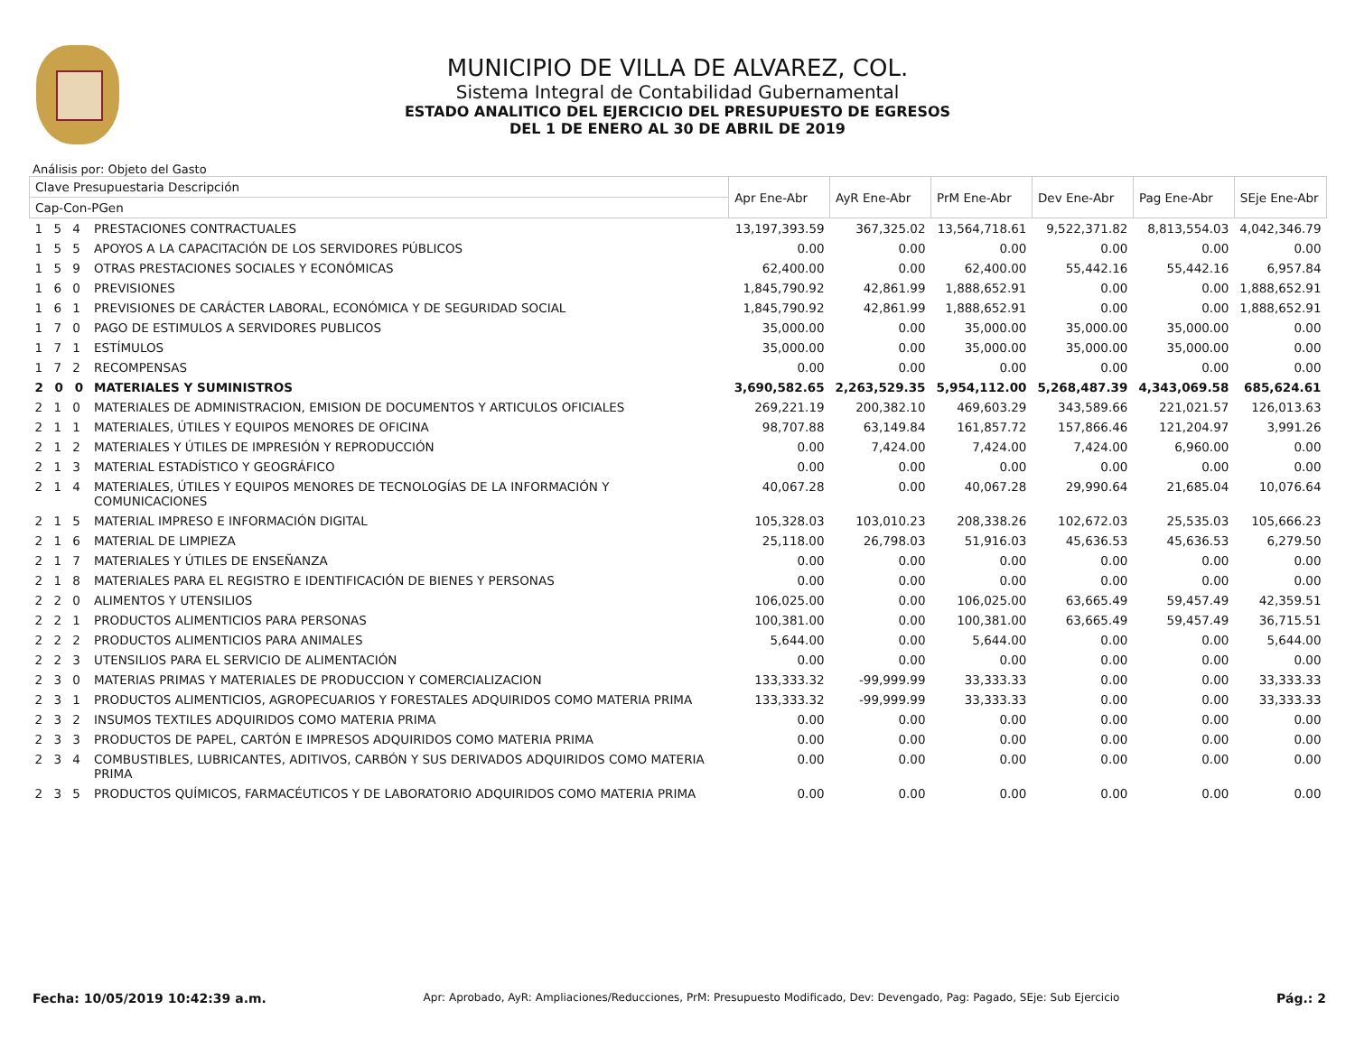MUNICIPIO DE VILLA DE ALVAREZ, COL.
Sistema Integral de Contabilidad Gubernamental
ESTADO ANALITICO DEL EJERCICIO DEL PRESUPUESTO DE EGRESOS
DEL 1 DE ENERO AL 30 DE ABRIL DE 2019
Análisis por: Objeto del Gasto
| Clave Presupuestaria Descripción | | Apr Ene-Abr | AyR Ene-Abr | PrM Ene-Abr | Dev Ene-Abr | Pag Ene-Abr | SEje Ene-Abr |
| --- | --- | --- | --- | --- | --- | --- | --- |
| Cap-Con-PGen | | | | | | | |
| 1 5 4 | PRESTACIONES CONTRACTUALES | 13,197,393.59 | 367,325.02 | 13,564,718.61 | 9,522,371.82 | 8,813,554.03 | 4,042,346.79 |
| 1 5 5 | APOYOS A LA CAPACITACIÓN DE LOS SERVIDORES PÚBLICOS | 0.00 | 0.00 | 0.00 | 0.00 | 0.00 | 0.00 |
| 1 5 9 | OTRAS PRESTACIONES SOCIALES Y ECONÓMICAS | 62,400.00 | 0.00 | 62,400.00 | 55,442.16 | 55,442.16 | 6,957.84 |
| 1 6 0 | PREVISIONES | 1,845,790.92 | 42,861.99 | 1,888,652.91 | 0.00 | 0.00 | 1,888,652.91 |
| 1 6 1 | PREVISIONES DE CARÁCTER LABORAL, ECONÓMICA Y DE SEGURIDAD SOCIAL | 1,845,790.92 | 42,861.99 | 1,888,652.91 | 0.00 | 0.00 | 1,888,652.91 |
| 1 7 0 | PAGO DE ESTIMULOS A SERVIDORES PUBLICOS | 35,000.00 | 0.00 | 35,000.00 | 35,000.00 | 35,000.00 | 0.00 |
| 1 7 1 | ESTÍMULOS | 35,000.00 | 0.00 | 35,000.00 | 35,000.00 | 35,000.00 | 0.00 |
| 1 7 2 | RECOMPENSAS | 0.00 | 0.00 | 0.00 | 0.00 | 0.00 | 0.00 |
| 2 0 0 | MATERIALES Y SUMINISTROS | 3,690,582.65 | 2,263,529.35 | 5,954,112.00 | 5,268,487.39 | 4,343,069.58 | 685,624.61 |
| 2 1 0 | MATERIALES DE ADMINISTRACION, EMISION DE DOCUMENTOS Y ARTICULOS OFICIALES | 269,221.19 | 200,382.10 | 469,603.29 | 343,589.66 | 221,021.57 | 126,013.63 |
| 2 1 1 | MATERIALES, ÚTILES Y EQUIPOS MENORES DE OFICINA | 98,707.88 | 63,149.84 | 161,857.72 | 157,866.46 | 121,204.97 | 3,991.26 |
| 2 1 2 | MATERIALES Y ÚTILES DE IMPRESIÓN Y REPRODUCCIÓN | 0.00 | 7,424.00 | 7,424.00 | 7,424.00 | 6,960.00 | 0.00 |
| 2 1 3 | MATERIAL ESTADÍSTICO Y GEOGRÁFICO | 0.00 | 0.00 | 0.00 | 0.00 | 0.00 | 0.00 |
| 2 1 4 | MATERIALES, ÚTILES Y EQUIPOS MENORES DE TECNOLOGÍAS DE LA INFORMACIÓN Y COMUNICACIONES | 40,067.28 | 0.00 | 40,067.28 | 29,990.64 | 21,685.04 | 10,076.64 |
| 2 1 5 | MATERIAL IMPRESO E INFORMACIÓN DIGITAL | 105,328.03 | 103,010.23 | 208,338.26 | 102,672.03 | 25,535.03 | 105,666.23 |
| 2 1 6 | MATERIAL DE LIMPIEZA | 25,118.00 | 26,798.03 | 51,916.03 | 45,636.53 | 45,636.53 | 6,279.50 |
| 2 1 7 | MATERIALES Y ÚTILES DE ENSEÑANZA | 0.00 | 0.00 | 0.00 | 0.00 | 0.00 | 0.00 |
| 2 1 8 | MATERIALES PARA EL REGISTRO E IDENTIFICACIÓN DE BIENES Y PERSONAS | 0.00 | 0.00 | 0.00 | 0.00 | 0.00 | 0.00 |
| 2 2 0 | ALIMENTOS Y UTENSILIOS | 106,025.00 | 0.00 | 106,025.00 | 63,665.49 | 59,457.49 | 42,359.51 |
| 2 2 1 | PRODUCTOS ALIMENTICIOS PARA PERSONAS | 100,381.00 | 0.00 | 100,381.00 | 63,665.49 | 59,457.49 | 36,715.51 |
| 2 2 2 | PRODUCTOS ALIMENTICIOS PARA ANIMALES | 5,644.00 | 0.00 | 5,644.00 | 0.00 | 0.00 | 5,644.00 |
| 2 2 3 | UTENSILIOS PARA EL SERVICIO DE ALIMENTACIÓN | 0.00 | 0.00 | 0.00 | 0.00 | 0.00 | 0.00 |
| 2 3 0 | MATERIAS PRIMAS Y MATERIALES DE PRODUCCION Y COMERCIALIZACION | 133,333.32 | -99,999.99 | 33,333.33 | 0.00 | 0.00 | 33,333.33 |
| 2 3 1 | PRODUCTOS ALIMENTICIOS, AGROPECUARIOS Y FORESTALES ADQUIRIDOS COMO MATERIA PRIMA | 133,333.32 | -99,999.99 | 33,333.33 | 0.00 | 0.00 | 33,333.33 |
| 2 3 2 | INSUMOS TEXTILES ADQUIRIDOS COMO MATERIA PRIMA | 0.00 | 0.00 | 0.00 | 0.00 | 0.00 | 0.00 |
| 2 3 3 | PRODUCTOS DE PAPEL, CARTÓN E IMPRESOS ADQUIRIDOS COMO MATERIA PRIMA | 0.00 | 0.00 | 0.00 | 0.00 | 0.00 | 0.00 |
| 2 3 4 | COMBUSTIBLES, LUBRICANTES, ADITIVOS, CARBÓN Y SUS DERIVADOS ADQUIRIDOS COMO MATERIA PRIMA | 0.00 | 0.00 | 0.00 | 0.00 | 0.00 | 0.00 |
| 2 3 5 | PRODUCTOS QUÍMICOS, FARMACÉUTICOS Y DE LABORATORIO ADQUIRIDOS COMO MATERIA PRIMA | 0.00 | 0.00 | 0.00 | 0.00 | 0.00 | 0.00 |
Fecha: 10/05/2019 10:42:39 a.m. Apr: Aprobado, AyR: Ampliaciones/Reducciones, PrM: Presupuesto Modificado, Dev: Devengado, Pag: Pagado, SEje: Sub Ejercicio Pág.: 2